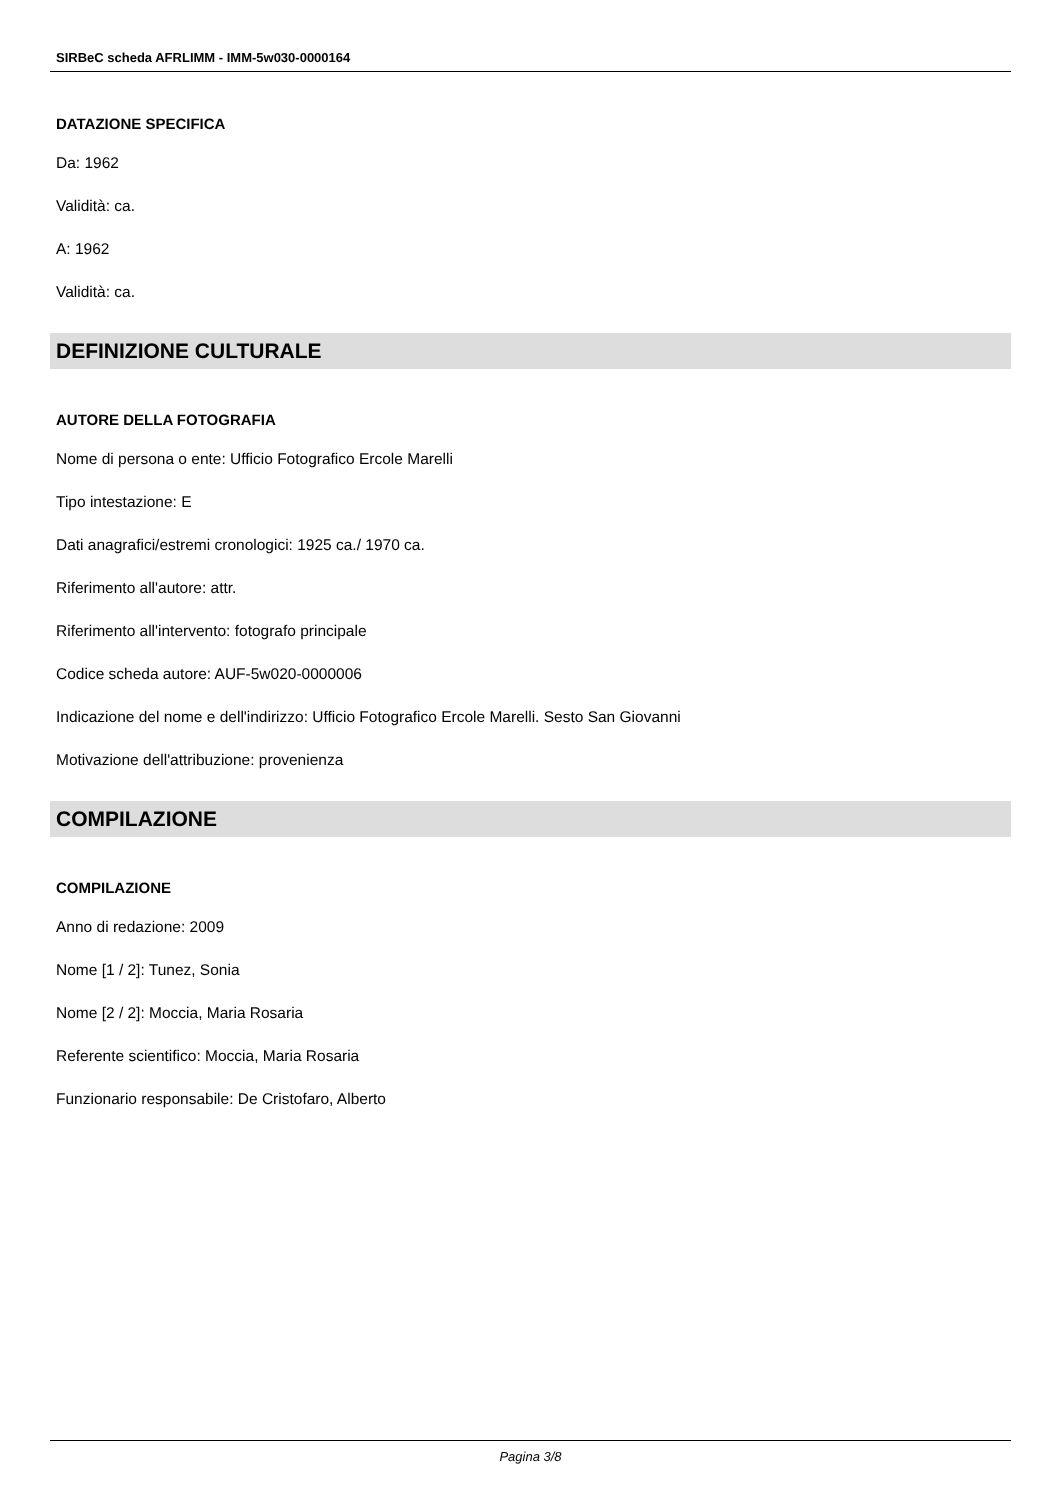SIRBeC scheda AFRLIMM - IMM-5w030-0000164
DATAZIONE SPECIFICA
Da: 1962
Validità: ca.
A: 1962
Validità: ca.
DEFINIZIONE CULTURALE
AUTORE DELLA FOTOGRAFIA
Nome di persona o ente: Ufficio Fotografico Ercole Marelli
Tipo intestazione: E
Dati anagrafici/estremi cronologici: 1925 ca./ 1970 ca.
Riferimento all'autore: attr.
Riferimento all'intervento: fotografo principale
Codice scheda autore: AUF-5w020-0000006
Indicazione del nome e dell'indirizzo: Ufficio Fotografico Ercole Marelli. Sesto San Giovanni
Motivazione dell'attribuzione: provenienza
COMPILAZIONE
COMPILAZIONE
Anno di redazione: 2009
Nome [1 / 2]: Tunez, Sonia
Nome [2 / 2]: Moccia, Maria Rosaria
Referente scientifico: Moccia, Maria Rosaria
Funzionario responsabile: De Cristofaro, Alberto
Pagina 3/8